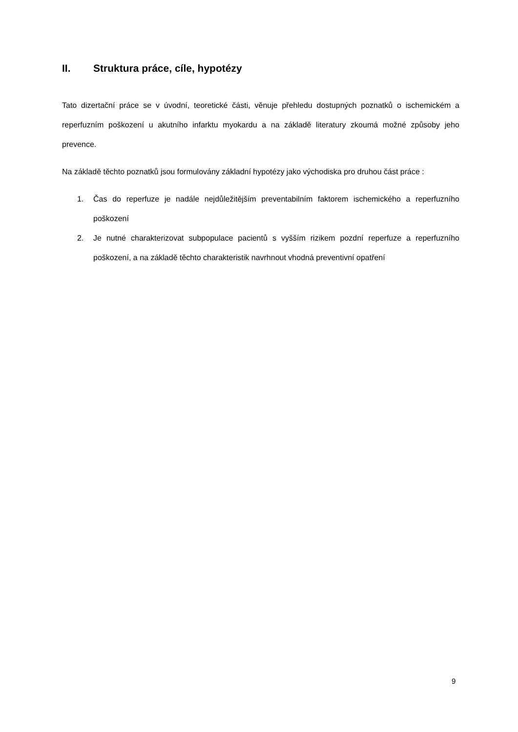II. Struktura práce, cíle, hypotézy
Tato dizertační práce se v úvodní, teoretické části, věnuje přehledu dostupných poznatků o ischemickém a reperfuzním poškození u akutního infarktu myokardu a na základě literatury zkoumá možné způsoby jeho prevence.
Na základě těchto poznatků jsou formulovány základní hypotézy jako východiska pro druhou část práce :
1. Čas do reperfuze je nadále nejdůležitějším preventabilním faktorem ischemického a reperfuzního poškození
2. Je nutné charakterizovat subpopulace pacientů s vyšším rizikem pozdní reperfuze a reperfuzního poškození, a na základě těchto charakteristik navrhnout vhodná preventivní opatření
9